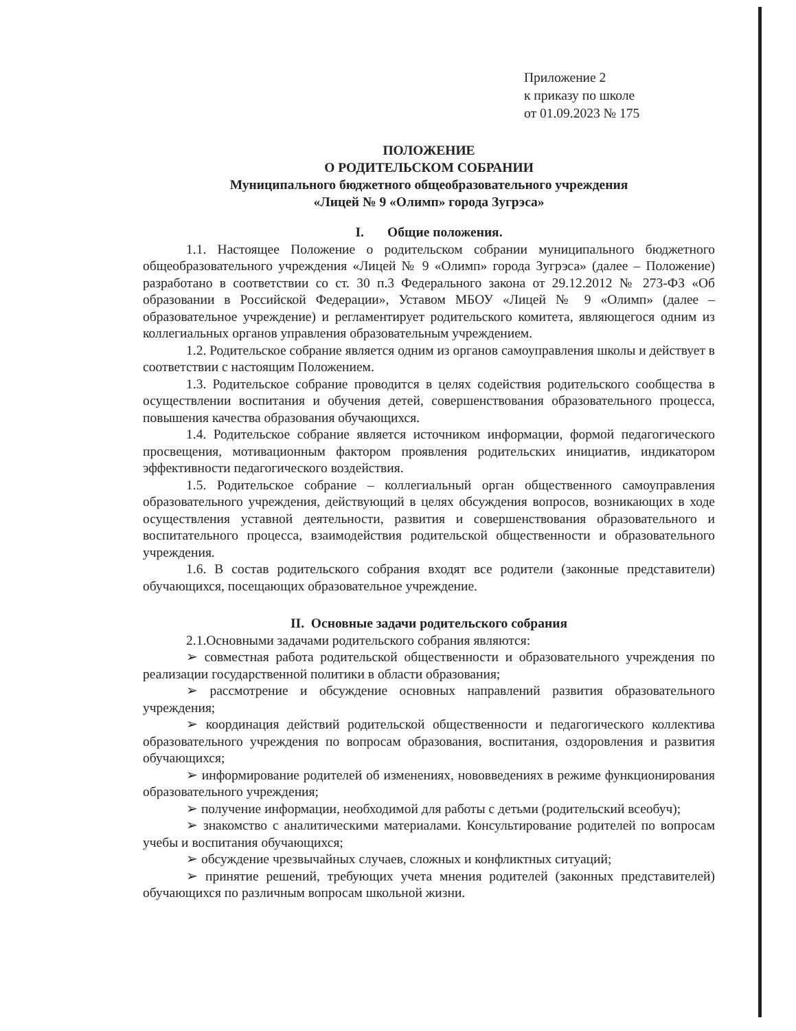Приложение 2
к приказу по школе
от 01.09.2023 № 175
ПОЛОЖЕНИЕ
О РОДИТЕЛЬСКОМ СОБРАНИИ
Муниципального бюджетного общеобразовательного учреждения
«Лицей № 9 «Олимп» города Зугрэса»
I. Общие положения.
1.1. Настоящее Положение о родительском собрании муниципального бюджетного общеобразовательного учреждения «Лицей № 9 «Олимп» города Зугрэса» (далее – Положение) разработано в соответствии со ст. 30 п.3 Федерального закона от 29.12.2012 № 273-ФЗ «Об образовании в Российской Федерации», Уставом МБОУ «Лицей № 9 «Олимп» (далее – образовательное учреждение) и регламентирует родительского комитета, являющегося одним из коллегиальных органов управления образовательным учреждением.
1.2. Родительское собрание является одним из органов самоуправления школы и действует в соответствии с настоящим Положением.
1.3. Родительское собрание проводится в целях содействия родительского сообщества в осуществлении воспитания и обучения детей, совершенствования образовательного процесса, повышения качества образования обучающихся.
1.4. Родительское собрание является источником информации, формой педагогического просвещения, мотивационным фактором проявления родительских инициатив, индикатором эффективности педагогического воздействия.
1.5. Родительское собрание – коллегиальный орган общественного самоуправления образовательного учреждения, действующий в целях обсуждения вопросов, возникающих в ходе осуществления уставной деятельности, развития и совершенствования образовательного и воспитательного процесса, взаимодействия родительской общественности и образовательного учреждения.
1.6. В состав родительского собрания входят все родители (законные представители) обучающихся, посещающих образовательное учреждение.
II. Основные задачи родительского собрания
2.1.Основными задачами родительского собрания являются:
➢ совместная работа родительской общественности и образовательного учреждения по реализации государственной политики в области образования;
➢ рассмотрение и обсуждение основных направлений развития образовательного учреждения;
➢ координация действий родительской общественности и педагогического коллектива образовательного учреждения по вопросам образования, воспитания, оздоровления и развития обучающихся;
➢ информирование родителей об изменениях, нововведениях в режиме функционирования образовательного учреждения;
➢ получение информации, необходимой для работы с детьми (родительский всеобуч);
➢ знакомство с аналитическими материалами. Консультирование родителей по вопросам учебы и воспитания обучающихся;
➢ обсуждение чрезвычайных случаев, сложных и конфликтных ситуаций;
➢ принятие решений, требующих учета мнения родителей (законных представителей) обучающихся по различным вопросам школьной жизни.